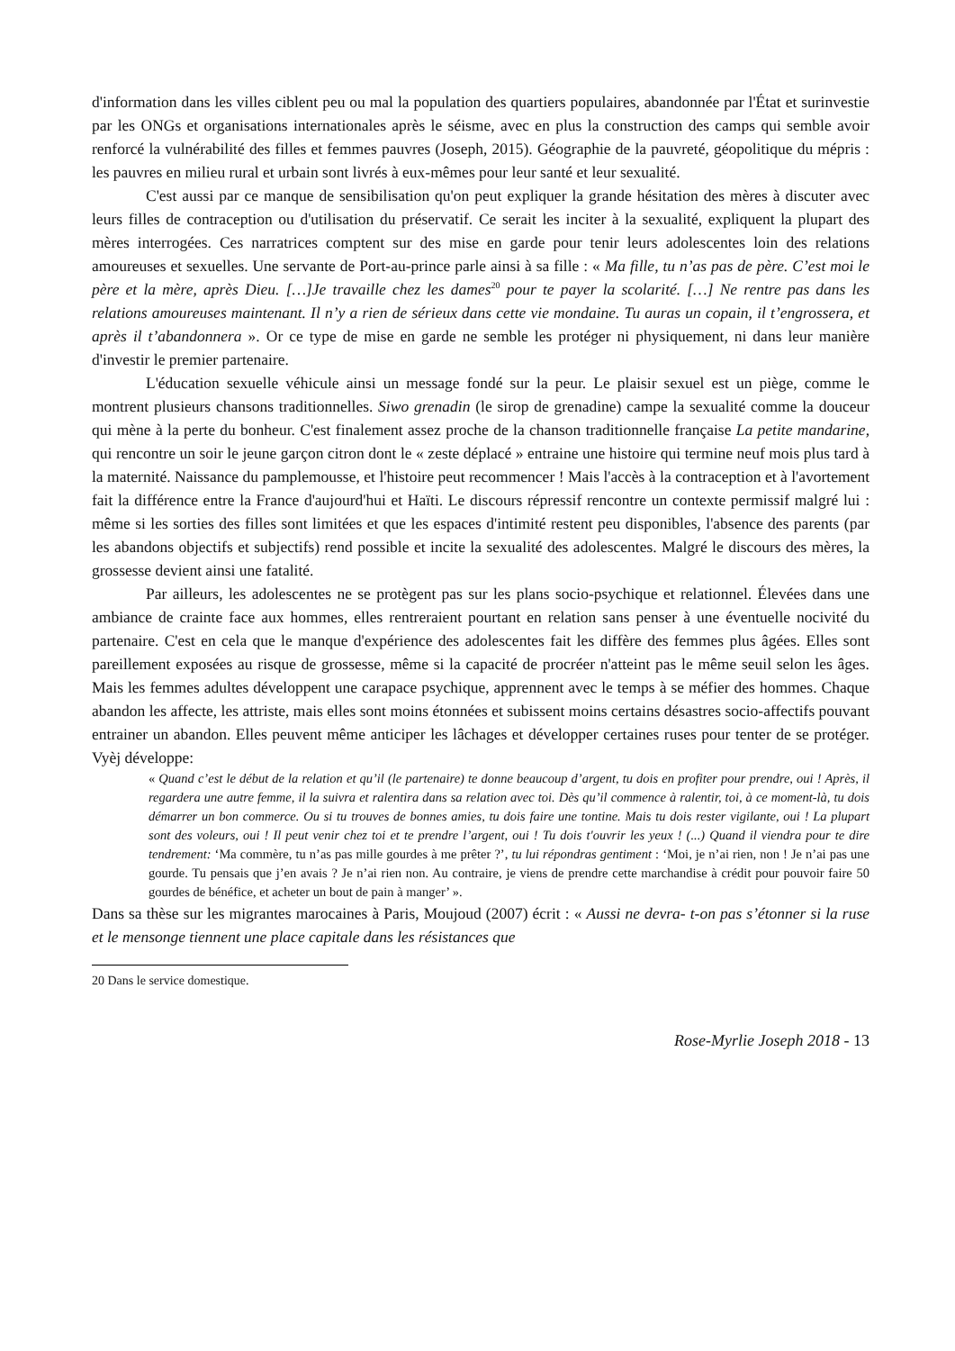d'information dans les villes ciblent peu ou mal la population des quartiers populaires, abandonnée par l'État et surinvestie par les ONGs et organisations internationales après le séisme, avec en plus la construction des camps qui semble avoir renforcé la vulnérabilité des filles et femmes pauvres (Joseph, 2015). Géographie de la pauvreté, géopolitique du mépris : les pauvres en milieu rural et urbain sont livrés à eux-mêmes pour leur santé et leur sexualité.
C'est aussi par ce manque de sensibilisation qu'on peut expliquer la grande hésitation des mères à discuter avec leurs filles de contraception ou d'utilisation du préservatif. Ce serait les inciter à la sexualité, expliquent la plupart des mères interrogées. Ces narratrices comptent sur des mise en garde pour tenir leurs adolescentes loin des relations amoureuses et sexuelles. Une servante de Port-au-prince parle ainsi à sa fille : « Ma fille, tu n’as pas de père. C’est moi le père et la mère, après Dieu. […]Je travaille chez les dames<sup>20</sup> pour te payer la scolarité. […] Ne rentre pas dans les relations amoureuses maintenant. Il n’y a rien de sérieux dans cette vie mondaine. Tu auras un copain, il t’engrossera, et après il t’abandonnera ». Or ce type de mise en garde ne semble les protéger ni physiquement, ni dans leur manière d'investir le premier partenaire.
L'éducation sexuelle véhicule ainsi un message fondé sur la peur. Le plaisir sexuel est un piège, comme le montrent plusieurs chansons traditionnelles. Siwo grenadin (le sirop de grenadine) campe la sexualité comme la douceur qui mène à la perte du bonheur. C'est finalement assez proche de la chanson traditionnelle française La petite mandarine, qui rencontre un soir le jeune garçon citron dont le « zeste déplacé » entraine une histoire qui termine neuf mois plus tard à la maternité. Naissance du pamplemousse, et l'histoire peut recommencer ! Mais l'accès à la contraception et à l'avortement fait la différence entre la France d'aujourd'hui et Haïti. Le discours répressif rencontre un contexte permissif malgré lui : même si les sorties des filles sont limitées et que les espaces d'intimité restent peu disponibles, l'absence des parents (par les abandons objectifs et subjectifs) rend possible et incite la sexualité des adolescentes. Malgré le discours des mères, la grossesse devient ainsi une fatalité.
Par ailleurs, les adolescentes ne se protègent pas sur les plans socio-psychique et relationnel. Élevées dans une ambiance de crainte face aux hommes, elles rentreraient pourtant en relation sans penser à une éventuelle nocivité du partenaire. C'est en cela que le manque d'expérience des adolescentes fait les diffère des femmes plus âgées. Elles sont pareillement exposées au risque de grossesse, même si la capacité de procréer n'atteint pas le même seuil selon les âges. Mais les femmes adultes développent une carapace psychique, apprennent avec le temps à se méfier des hommes. Chaque abandon les affecte, les attriste, mais elles sont moins étonnées et subissent moins certains désastres socio-affectifs pouvant entrainer un abandon. Elles peuvent même anticiper les lâchages et développer certaines ruses pour tenter de se protéger. Vyèj développe:
« Quand c’est le début de la relation et qu’il (le partenaire) te donne beaucoup d’argent, tu dois en profiter pour prendre, oui ! Après, il regardera une autre femme, il la suivra et ralentira dans sa relation avec toi. Dès qu’il commence à ralentir, toi, à ce moment-là, tu dois démarrer un bon commerce. Ou si tu trouves de bonnes amies, tu dois faire une tontine. Mais tu dois rester vigilante, oui ! La plupart sont des voleurs, oui ! Il peut venir chez toi et te prendre l’argent, oui ! Tu dois t'ouvrir les yeux ! (...) Quand il viendra pour te dire tendrement: ‘Ma commère, tu n’as pas mille gourdes à me prêter ?’, tu lui répondras gentiment : ‘Moi, je n’ai rien, non ! Je n’ai pas une gourde. Tu pensais que j’en avais ? Je n’ai rien non. Au contraire, je viens de prendre cette marchandise à crédit pour pouvoir faire 50 gourdes de bénéfice, et acheter un bout de pain à manger’ ».
Dans sa thèse sur les migrantes marocaines à Paris, Moujoud (2007) écrit : « Aussi ne devra- t-on pas s’étonner si la ruse et le mensonge tiennent une place capitale dans les résistances que
20 Dans le service domestique.
Rose-Myrlie Joseph 2018 - 13